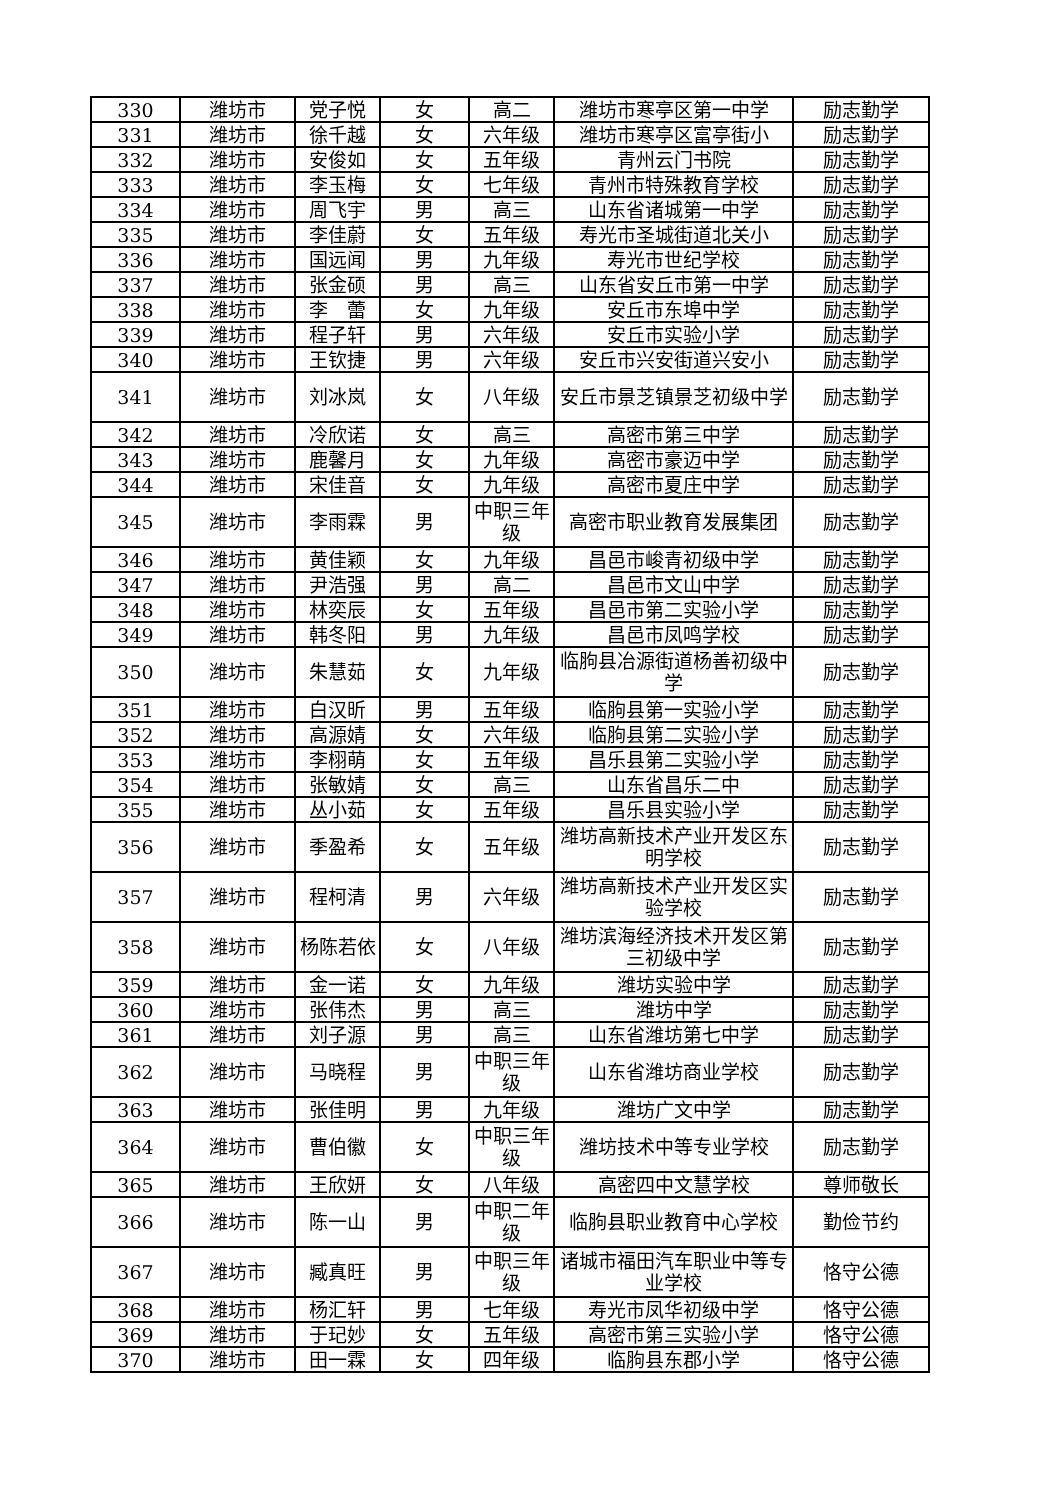| 330 | 潍坊市 | 党子悦 | 女 | 高二 | 潍坊市寒亭区第一中学 | 励志勤学 |
| 331 | 潍坊市 | 徐千越 | 女 | 六年级 | 潍坊市寒亭区富亭街小 | 励志勤学 |
| 332 | 潍坊市 | 安俊如 | 女 | 五年级 | 青州云门书院 | 励志勤学 |
| 333 | 潍坊市 | 李玉梅 | 女 | 七年级 | 青州市特殊教育学校 | 励志勤学 |
| 334 | 潍坊市 | 周飞宇 | 男 | 高三 | 山东省诸城第一中学 | 励志勤学 |
| 335 | 潍坊市 | 李佳蔚 | 女 | 五年级 | 寿光市圣城街道北关小 | 励志勤学 |
| 336 | 潍坊市 | 国远闻 | 男 | 九年级 | 寿光市世纪学校 | 励志勤学 |
| 337 | 潍坊市 | 张金硕 | 男 | 高三 | 山东省安丘市第一中学 | 励志勤学 |
| 338 | 潍坊市 | 李 蕾 | 女 | 九年级 | 安丘市东埠中学 | 励志勤学 |
| 339 | 潍坊市 | 程子轩 | 男 | 六年级 | 安丘市实验小学 | 励志勤学 |
| 340 | 潍坊市 | 王钦捷 | 男 | 六年级 | 安丘市兴安街道兴安小 | 励志勤学 |
| 341 | 潍坊市 | 刘冰岚 | 女 | 八年级 | 安丘市景芝镇景芝初级中学 | 励志勤学 |
| 342 | 潍坊市 | 冷欣诺 | 女 | 高三 | 高密市第三中学 | 励志勤学 |
| 343 | 潍坊市 | 鹿馨月 | 女 | 九年级 | 高密市豪迈中学 | 励志勤学 |
| 344 | 潍坊市 | 宋佳音 | 女 | 九年级 | 高密市夏庄中学 | 励志勤学 |
| 345 | 潍坊市 | 李雨霖 | 男 | 中职三年级 | 高密市职业教育发展集团 | 励志勤学 |
| 346 | 潍坊市 | 黄佳颖 | 女 | 九年级 | 昌邑市峻青初级中学 | 励志勤学 |
| 347 | 潍坊市 | 尹浩强 | 男 | 高二 | 昌邑市文山中学 | 励志勤学 |
| 348 | 潍坊市 | 林奕辰 | 女 | 五年级 | 昌邑市第二实验小学 | 励志勤学 |
| 349 | 潍坊市 | 韩冬阳 | 男 | 九年级 | 昌邑市凤鸣学校 | 励志勤学 |
| 350 | 潍坊市 | 朱慧茹 | 女 | 九年级 | 临朐县冶源街道杨善初级中学 | 励志勤学 |
| 351 | 潍坊市 | 白汉昕 | 男 | 五年级 | 临朐县第一实验小学 | 励志勤学 |
| 352 | 潍坊市 | 高源婧 | 女 | 六年级 | 临朐县第二实验小学 | 励志勤学 |
| 353 | 潍坊市 | 李栩萌 | 女 | 五年级 | 昌乐县第二实验小学 | 励志勤学 |
| 354 | 潍坊市 | 张敏婧 | 女 | 高三 | 山东省昌乐二中 | 励志勤学 |
| 355 | 潍坊市 | 丛小茹 | 女 | 五年级 | 昌乐县实验小学 | 励志勤学 |
| 356 | 潍坊市 | 季盈希 | 女 | 五年级 | 潍坊高新技术产业开发区东明学校 | 励志勤学 |
| 357 | 潍坊市 | 程柯清 | 男 | 六年级 | 潍坊高新技术产业开发区实验学校 | 励志勤学 |
| 358 | 潍坊市 | 杨陈若依 | 女 | 八年级 | 潍坊滨海经济技术开发区第三初级中学 | 励志勤学 |
| 359 | 潍坊市 | 金一诺 | 女 | 九年级 | 潍坊实验中学 | 励志勤学 |
| 360 | 潍坊市 | 张伟杰 | 男 | 高三 | 潍坊中学 | 励志勤学 |
| 361 | 潍坊市 | 刘子源 | 男 | 高三 | 山东省潍坊第七中学 | 励志勤学 |
| 362 | 潍坊市 | 马晓程 | 男 | 中职三年级 | 山东省潍坊商业学校 | 励志勤学 |
| 363 | 潍坊市 | 张佳明 | 男 | 九年级 | 潍坊广文中学 | 励志勤学 |
| 364 | 潍坊市 | 曹伯徽 | 女 | 中职三年级 | 潍坊技术中等专业学校 | 励志勤学 |
| 365 | 潍坊市 | 王欣妍 | 女 | 八年级 | 高密四中文慧学校 | 尊师敬长 |
| 366 | 潍坊市 | 陈一山 | 男 | 中职二年级 | 临朐县职业教育中心学校 | 勤俭节约 |
| 367 | 潍坊市 | 臧真旺 | 男 | 中职三年级 | 诸城市福田汽车职业中等专业学校 | 恪守公德 |
| 368 | 潍坊市 | 杨汇轩 | 男 | 七年级 | 寿光市凤华初级中学 | 恪守公德 |
| 369 | 潍坊市 | 于玘妙 | 女 | 五年级 | 高密市第三实验小学 | 恪守公德 |
| 370 | 潍坊市 | 田一霖 | 女 | 四年级 | 临朐县东郡小学 | 恪守公德 |